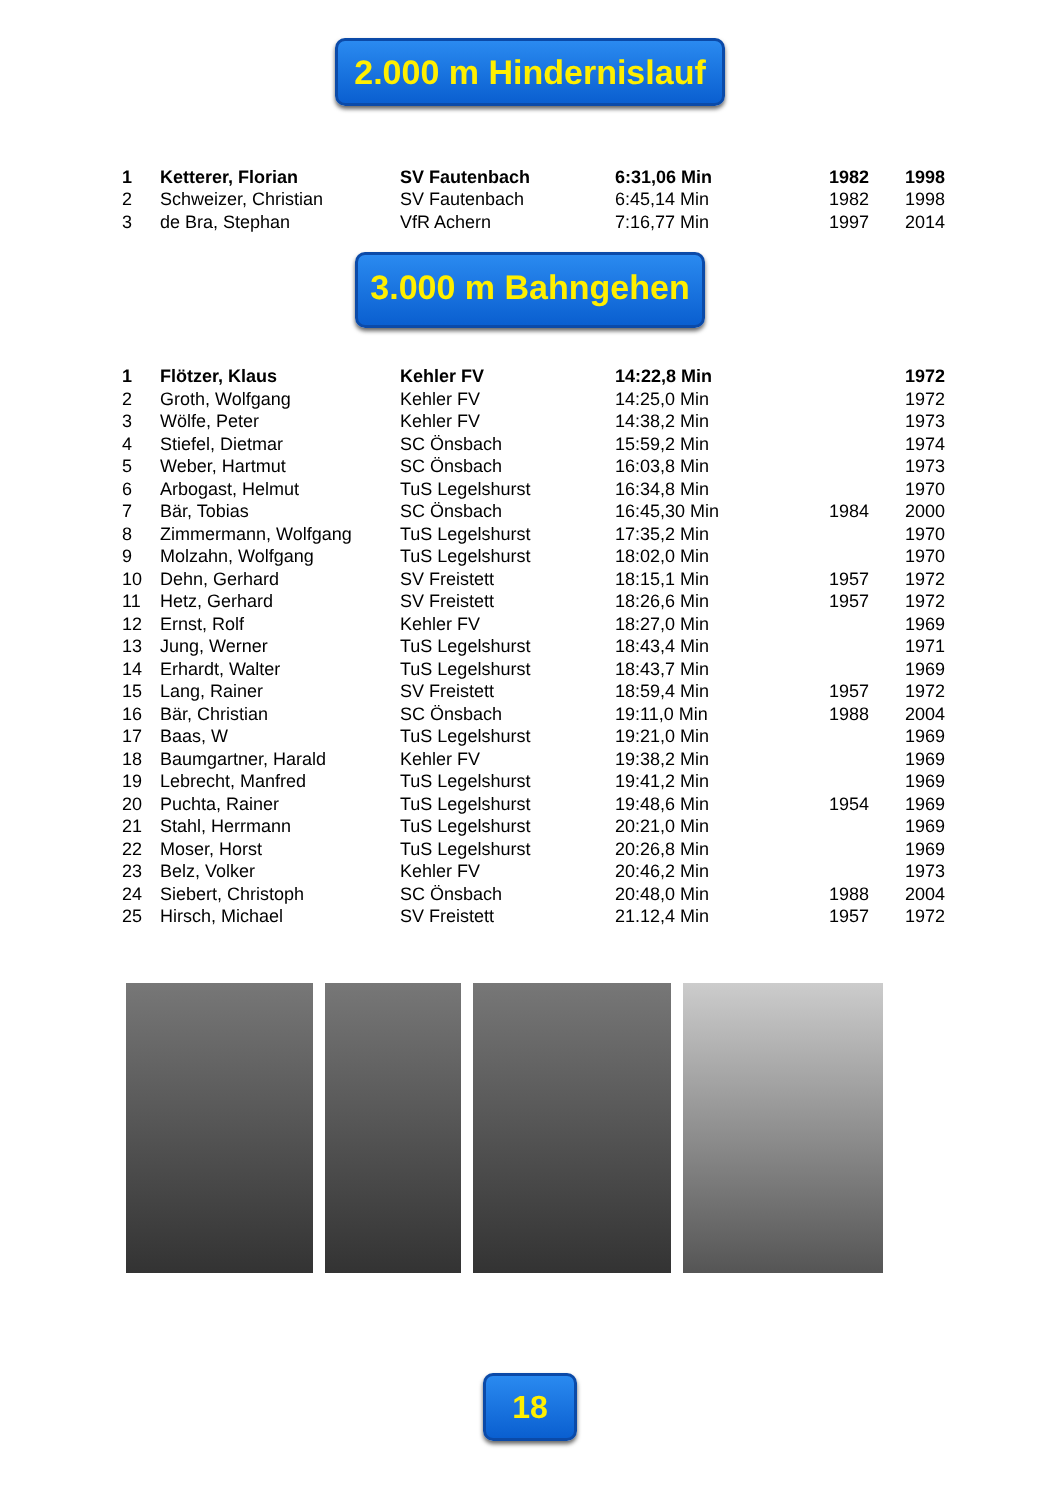2.000 m Hindernislauf
| 1 | Ketterer, Florian | SV Fautenbach | 6:31,06 Min | 1982 | 1998 |
| 2 | Schweizer, Christian | SV Fautenbach | 6:45,14 Min | 1982 | 1998 |
| 3 | de Bra, Stephan | VfR Achern | 7:16,77 Min | 1997 | 2014 |
3.000 m Bahngehen
| 1 | Flötzer, Klaus | Kehler FV | 14:22,8 Min | | 1972 |
| 2 | Groth, Wolfgang | Kehler FV | 14:25,0 Min | | 1972 |
| 3 | Wölfe, Peter | Kehler FV | 14:38,2 Min | | 1973 |
| 4 | Stiefel, Dietmar | SC Önsbach | 15:59,2 Min | | 1974 |
| 5 | Weber, Hartmut | SC Önsbach | 16:03,8 Min | | 1973 |
| 6 | Arbogast, Helmut | TuS Legelshurst | 16:34,8 Min | | 1970 |
| 7 | Bär, Tobias | SC Önsbach | 16:45,30 Min | 1984 | 2000 |
| 8 | Zimmermann, Wolfgang | TuS Legelshurst | 17:35,2 Min | | 1970 |
| 9 | Molzahn, Wolfgang | TuS Legelshurst | 18:02,0 Min | | 1970 |
| 10 | Dehn, Gerhard | SV Freistett | 18:15,1 Min | 1957 | 1972 |
| 11 | Hetz, Gerhard | SV Freistett | 18:26,6 Min | 1957 | 1972 |
| 12 | Ernst, Rolf | Kehler FV | 18:27,0 Min | | 1969 |
| 13 | Jung, Werner | TuS Legelshurst | 18:43,4 Min | | 1971 |
| 14 | Erhardt, Walter | TuS Legelshurst | 18:43,7 Min | | 1969 |
| 15 | Lang, Rainer | SV Freistett | 18:59,4 Min | 1957 | 1972 |
| 16 | Bär, Christian | SC Önsbach | 19:11,0 Min | 1988 | 2004 |
| 17 | Baas, W | TuS Legelshurst | 19:21,0 Min | | 1969 |
| 18 | Baumgartner, Harald | Kehler FV | 19:38,2 Min | | 1969 |
| 19 | Lebrecht, Manfred | TuS Legelshurst | 19:41,2 Min | | 1969 |
| 20 | Puchta, Rainer | TuS Legelshurst | 19:48,6 Min | 1954 | 1969 |
| 21 | Stahl, Herrmann | TuS Legelshurst | 20:21,0 Min | | 1969 |
| 22 | Moser, Horst | TuS Legelshurst | 20:26,8 Min | | 1969 |
| 23 | Belz, Volker | Kehler FV | 20:46,2 Min | | 1973 |
| 24 | Siebert, Christoph | SC Önsbach | 20:48,0 Min | 1988 | 2004 |
| 25 | Hirsch, Michael | SV Freistett | 21.12,4 Min | 1957 | 1972 |
18